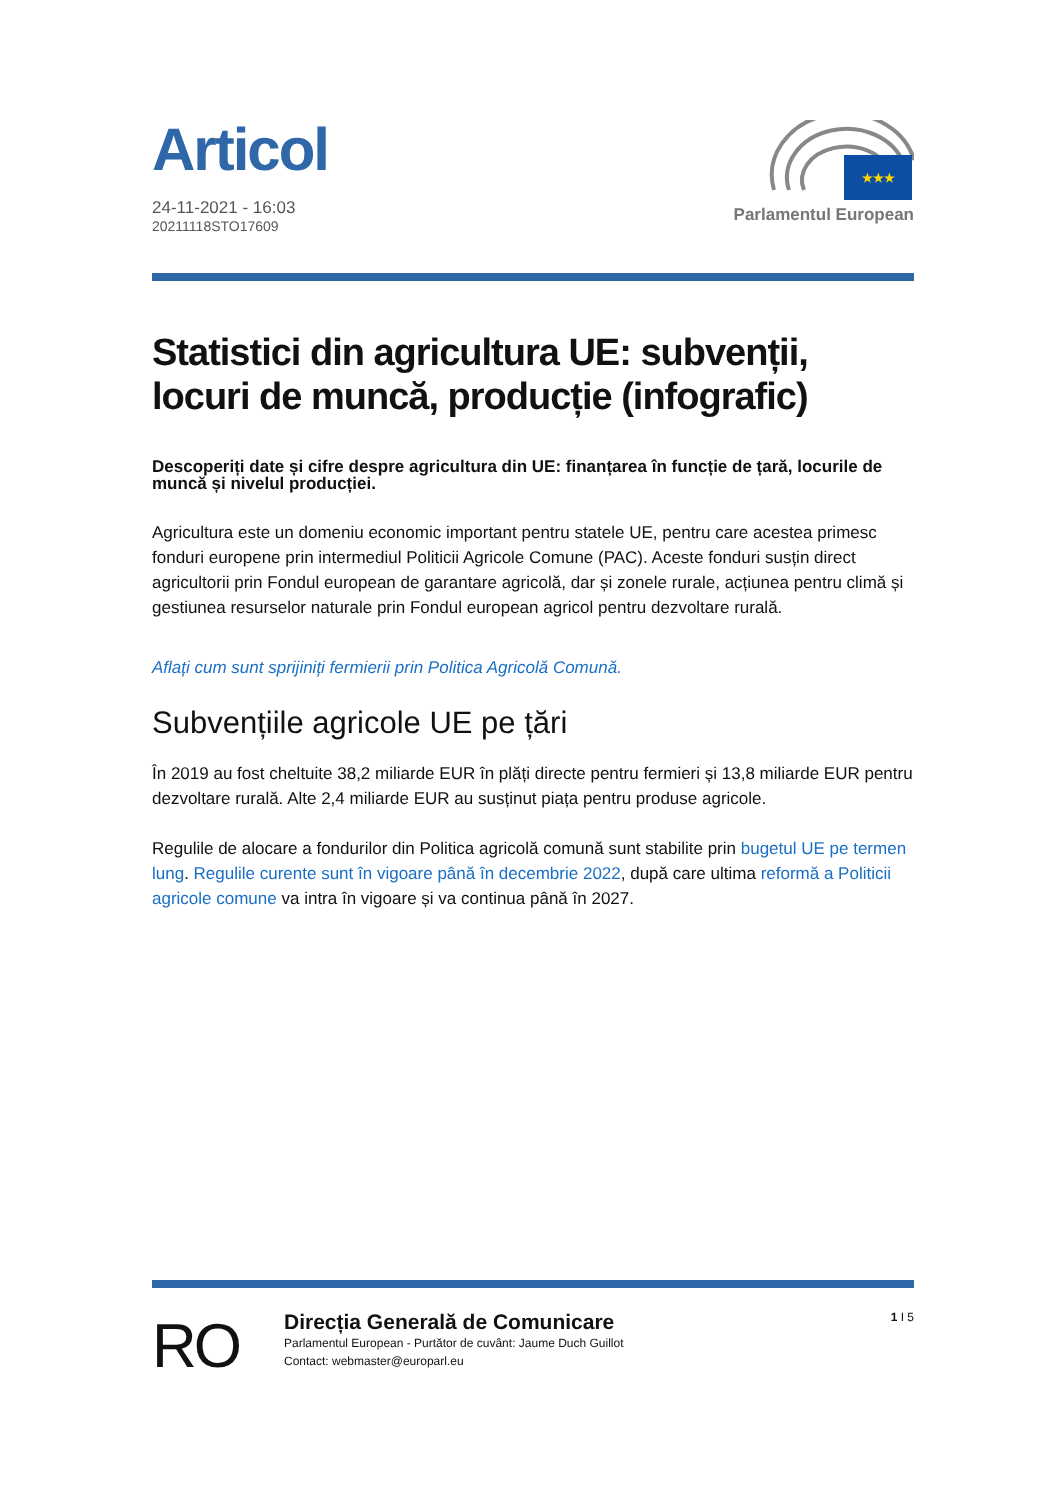Articol
24-11-2021 - 16:03
20211118STO17609
★★★
Parlamentul European
Statistici din agricultura UE: subvenții, locuri de muncă, producție (infografic)
Descoperiți date și cifre despre agricultura din UE: finanțarea în funcție de țară, locurile de muncă și nivelul producției.
Agricultura este un domeniu economic important pentru statele UE, pentru care acestea primesc fonduri europene prin intermediul Politicii Agricole Comune (PAC). Aceste fonduri susțin direct agricultorii prin Fondul european de garantare agricolă, dar și zonele rurale, acțiunea pentru climă și gestiunea resurselor naturale prin Fondul european agricol pentru dezvoltare rurală.
Aflați cum sunt sprijiniți fermierii prin Politica Agricolă Comună.
Subvențiile agricole UE pe țări
În 2019 au fost cheltuite 38,2 miliarde EUR în plăți directe pentru fermieri și 13,8 miliarde EUR pentru dezvoltare rurală. Alte 2,4 miliarde EUR au susținut piața pentru produse agricole.
Regulile de alocare a fondurilor din Politica agricolă comună sunt stabilite prin bugetul UE pe termen lung. Regulile curente sunt în vigoare până în decembrie 2022, după care ultima reformă a Politicii agricole comune va intra în vigoare și va continua până în 2027.
RO
Direcția Generală de Comunicare
Parlamentul European - Purtător de cuvânt: Jaume Duch Guillot
Contact: webmaster@europarl.eu
1 I 5